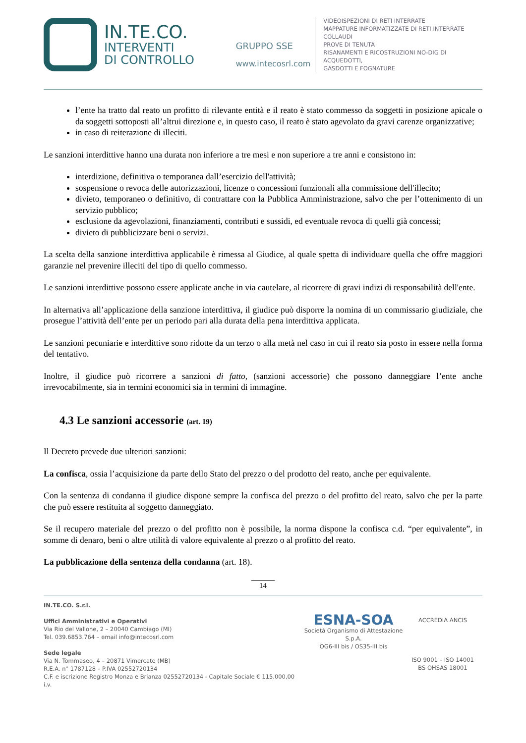IN.TE.CO.
INTERVENTI
DI CONTROLLO
GRUPPO SSE
www.intecosrl.com
VIDEOISPEZIONI DI RETI INTERRATE
MAPPATURE INFORMATIZZATE DI RETI INTERRATE
COLLAUDI
PROVE DI TENUTA
RISANAMENTI E RICOSTRUZIONI NO-DIG DI ACQUEDOTTI,
GASDOTTI E FOGNATURE
l’ente ha tratto dal reato un profitto di rilevante entità e il reato è stato commesso da soggetti in posizione apicale o da soggetti sottoposti all’altrui direzione e, in questo caso, il reato è stato agevolato da gravi carenze organizzative;
in caso di reiterazione di illeciti.
Le sanzioni interdittive hanno una durata non inferiore a tre mesi e non superiore a tre anni e consistono in:
interdizione, definitiva o temporanea dall’esercizio dell'attività;
sospensione o revoca delle autorizzazioni, licenze o concessioni funzionali alla commissione dell'illecito;
divieto, temporaneo o definitivo, di contrattare con la Pubblica Amministrazione, salvo che per l’ottenimento di un servizio pubblico;
esclusione da agevolazioni, finanziamenti, contributi e sussidi, ed eventuale revoca di quelli già concessi;
divieto di pubblicizzare beni o servizi.
La scelta della sanzione interdittiva applicabile è rimessa al Giudice, al quale spetta di individuare quella che offre maggiori garanzie nel prevenire illeciti del tipo di quello commesso.
Le sanzioni interdittive possono essere applicate anche in via cautelare, al ricorrere di gravi indizi di responsabilità dell'ente.
In alternativa all’applicazione della sanzione interdittiva, il giudice può disporre la nomina di un commissario giudiziale, che prosegue l’attività dell’ente per un periodo pari alla durata della pena interdittiva applicata.
Le sanzioni pecuniarie e interdittive sono ridotte da un terzo o alla metà nel caso in cui il reato sia posto in essere nella forma del tentativo.
Inoltre, il giudice può ricorrere a sanzioni di fatto, (sanzioni accessorie) che possono danneggiare l’ente anche irrevocabilmente, sia in termini economici sia in termini di immagine.
4.3 Le sanzioni accessorie (art. 19)
Il Decreto prevede due ulteriori sanzioni:
La confisca, ossia l’acquisizione da parte dello Stato del prezzo o del prodotto del reato, anche per equivalente.
Con la sentenza di condanna il giudice dispone sempre la confisca del prezzo o del profitto del reato, salvo che per la parte che può essere restituita al soggetto danneggiato.
Se il recupero materiale del prezzo o del profitto non è possibile, la norma dispone la confisca c.d. “per equivalente”, in somme di denaro, beni o altre utilità di valore equivalente al prezzo o al profitto del reato.
La pubblicazione della sentenza della condanna (art. 18).
14
IN.TE.CO. S.r.l.
Uffici Amministrativi e Operativi
Via Rio del Vallone, 2 – 20040 Cambiago (MI)
Tel. 039.6853.764 – email info@intecosrl.com
Sede legale
Via N. Tommaseo, 4 – 20871 Vimercate (MB)
R.E.A. n° 1787128 – P.IVA 02552720134
C.F. e iscrizione Registro Monza e Brianza 02552720134 - Capitale Sociale € 115.000,00 i.v.
ESNA-SOA
Società Organismo di Attestazione S.p.A.
OG6-III bis / OS35-III bis
ACCREDIA ANCIS
ISO 9001 – ISO 14001
BS OHSAS 18001